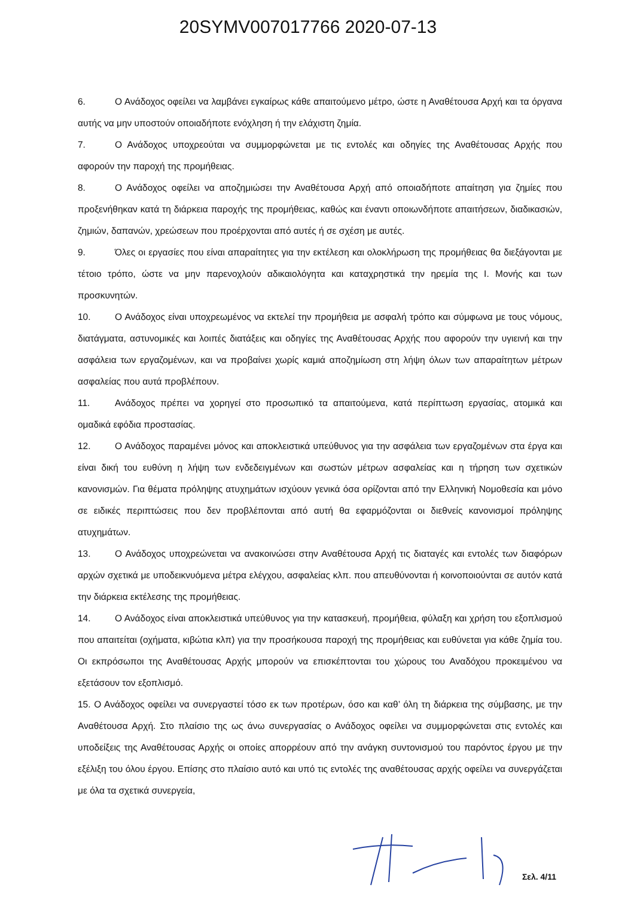20SYMV007017766 2020-07-13
6. Ο Ανάδοχος οφείλει να λαμβάνει εγκαίρως κάθε απαιτούμενο μέτρο, ώστε η Αναθέτουσα Αρχή και τα όργανα αυτής να μην υποστούν οποιαδήποτε ενόχληση ή την ελάχιστη ζημία.
7. Ο Ανάδοχος υποχρεούται να συμμορφώνεται με τις εντολές και οδηγίες της Αναθέτουσας Αρχής που αφορούν την παροχή της προμήθειας.
8. Ο Ανάδοχος οφείλει να αποζημιώσει την Αναθέτουσα Αρχή από οποιαδήποτε απαίτηση για ζημίες που προξενήθηκαν κατά τη διάρκεια παροχής της προμήθειας, καθώς και έναντι οποιωνδήποτε απαιτήσεων, διαδικασιών, ζημιών, δαπανών, χρεώσεων που προέρχονται από αυτές ή σε σχέση με αυτές.
9. Όλες οι εργασίες που είναι απαραίτητες για την εκτέλεση και ολοκλήρωση της προμήθειας θα διεξάγονται με τέτοιο τρόπο, ώστε να μην παρενοχλούν αδικαιολόγητα και καταχρηστικά την ηρεμία της Ι. Μονής και των προσκυνητών.
10. Ο Ανάδοχος είναι υποχρεωμένος να εκτελεί την προμήθεια με ασφαλή τρόπο και σύμφωνα με τους νόμους, διατάγματα, αστυνομικές και λοιπές διατάξεις και οδηγίες της Αναθέτουσας Αρχής που αφορούν την υγιεινή και την ασφάλεια των εργαζομένων, και να προβαίνει χωρίς καμιά αποζημίωση στη λήψη όλων των απαραίτητων μέτρων ασφαλείας που αυτά προβλέπουν.
11. Ανάδοχος πρέπει να χορηγεί στο προσωπικό τα απαιτούμενα, κατά περίπτωση εργασίας, ατομικά και ομαδικά εφόδια προστασίας.
12. Ο Ανάδοχος παραμένει μόνος και αποκλειστικά υπεύθυνος για την ασφάλεια των εργαζομένων στα έργα και είναι δική του ευθύνη η λήψη των ενδεδειγμένων και σωστών μέτρων ασφαλείας και η τήρηση των σχετικών κανονισμών. Για θέματα πρόληψης ατυχημάτων ισχύουν γενικά όσα ορίζονται από την Ελληνική Νομοθεσία και μόνο σε ειδικές περιπτώσεις που δεν προβλέπονται από αυτή θα εφαρμόζονται οι διεθνείς κανονισμοί πρόληψης ατυχημάτων.
13. Ο Ανάδοχος υποχρεώνεται να ανακοινώσει στην Αναθέτουσα Αρχή τις διαταγές και εντολές των διαφόρων αρχών σχετικά με υποδεικνυόμενα μέτρα ελέγχου, ασφαλείας κλπ. που απευθύνονται ή κοινοποιούνται σε αυτόν κατά την διάρκεια εκτέλεσης της προμήθειας.
14. Ο Ανάδοχος είναι αποκλειστικά υπεύθυνος για την κατασκευή, προμήθεια, φύλαξη και χρήση του εξοπλισμού που απαιτείται (οχήματα, κιβώτια κλπ) για την προσήκουσα παροχή της προμήθειας και ευθύνεται για κάθε ζημία του. Οι εκπρόσωποι της Αναθέτουσας Αρχής μπορούν να επισκέπτονται του χώρους του Αναδόχου προκειμένου να εξετάσουν τον εξοπλισμό.
15. Ο Ανάδοχος οφείλει να συνεργαστεί τόσο εκ των προτέρων, όσο και καθ’ όλη τη διάρκεια της σύμβασης, με την Αναθέτουσα Αρχή. Στο πλαίσιο της ως άνω συνεργασίας ο Ανάδοχος οφείλει να συμμορφώνεται στις εντολές και υποδείξεις της Αναθέτουσας Αρχής οι οποίες απορρέουν από την ανάγκη συντονισμού του παρόντος έργου με την εξέλιξη του όλου έργου. Επίσης στο πλαίσιο αυτό και υπό τις εντολές της αναθέτουσας αρχής οφείλει να συνεργάζεται με όλα τα σχετικά συνεργεία,
Σελ. 4/11